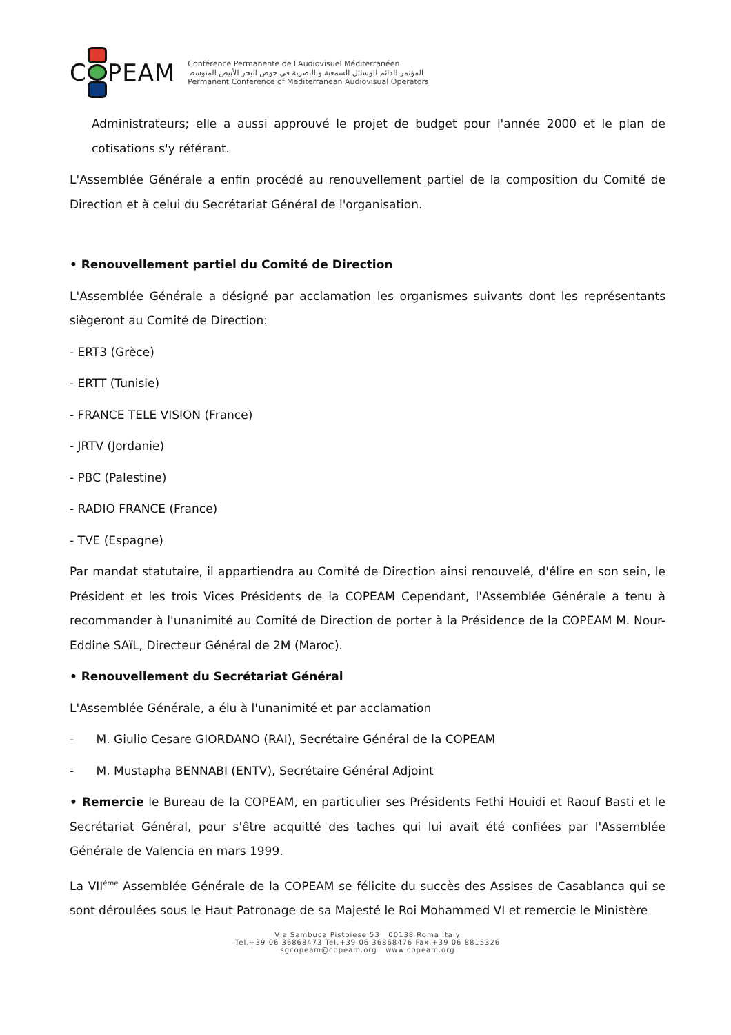C PEAM
Conférence Permanente de l'Audiovisuel Méditerranéen
المؤتمر الدائم للوسائل السمعية و البصرية في حوض البحر الأبيض المتوسط
Permanent Conference of Mediterranean Audiovisual Operators
Administrateurs; elle a aussi approuvé le projet de budget pour l'année 2000 et le plan de cotisations s'y référant.
L'Assemblée Générale a enfin procédé au renouvellement partiel de la composition du Comité de Direction et à celui du Secrétariat Général de l'organisation.
• Renouvellement partiel du Comité de Direction
L'Assemblée Générale a désigné par acclamation les organismes suivants dont les représentants siègeront au Comité de Direction:
- ERT3 (Grèce)
- ERTT (Tunisie)
- FRANCE TELE VISION (France)
- JRTV (Jordanie)
- PBC (Palestine)
- RADIO FRANCE (France)
- TVE (Espagne)
Par mandat statutaire, il appartiendra au Comité de Direction ainsi renouvelé, d'élire en son sein, le Président et les trois Vices Présidents de la COPEAM Cependant, l'Assemblée Générale a tenu à recommander à l'unanimité au Comité de Direction de porter à la Présidence de la COPEAM M. Nour-Eddine SAïL, Directeur Général de 2M (Maroc).
• Renouvellement du Secrétariat Général
L'Assemblée Générale, a élu à l'unanimité et par acclamation
- M. Giulio Cesare GIORDANO (RAI), Secrétaire Général de la COPEAM
- M. Mustapha BENNABI (ENTV), Secrétaire Général Adjoint
• Remercie le Bureau de la COPEAM, en particulier ses Présidents Fethi Houidi et Raouf Basti et le Secrétariat Général, pour s'être acquitté des taches qui lui avait été confiées par l'Assemblée Générale de Valencia en mars 1999.
La VII<sup>éme</sup> Assemblée Générale de la COPEAM se félicite du succès des Assises de Casablanca qui se sont déroulées sous le Haut Patronage de sa Majesté le Roi Mohammed VI et remercie le Ministère
Via Sambuca Pistoiese 53 00138 Roma Italy
Tel.+39 06 36868473 Tel.+39 06 36868476 Fax.+39 06 8815326
sgcopeam@copeam.org www.copeam.org